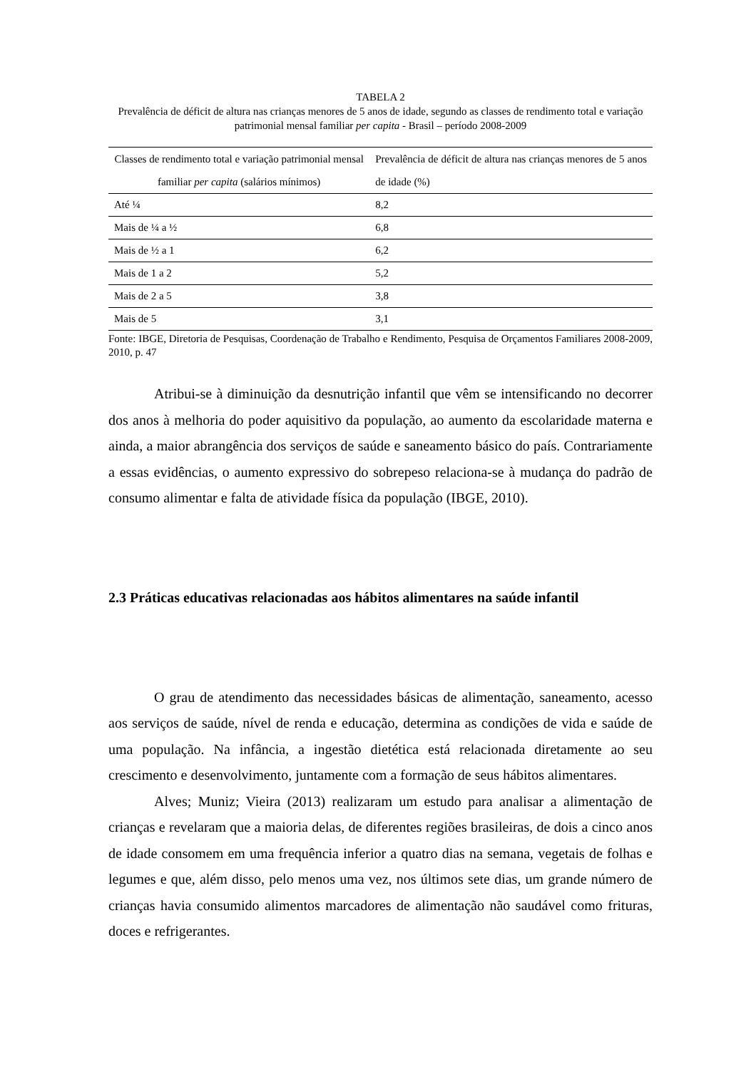TABELA 2
Prevalência de déficit de altura nas crianças menores de 5 anos de idade, segundo as classes de rendimento total e variação patrimonial mensal familiar per capita - Brasil – período 2008-2009
| Classes de rendimento total e variação patrimonial mensal familiar per capita (salários mínimos) | Prevalência de déficit de altura nas crianças menores de 5 anos de idade (%) |
| --- | --- |
| Até ¼ | 8,2 |
| Mais de ¼ a ½ | 6,8 |
| Mais de ½ a 1 | 6,2 |
| Mais de 1 a 2 | 5,2 |
| Mais de 2 a 5 | 3,8 |
| Mais de 5 | 3,1 |
Fonte: IBGE, Diretoria de Pesquisas, Coordenação de Trabalho e Rendimento, Pesquisa de Orçamentos Familiares 2008-2009, 2010, p. 47
Atribui-se à diminuição da desnutrição infantil que vêm se intensificando no decorrer dos anos à melhoria do poder aquisitivo da população, ao aumento da escolaridade materna e ainda, a maior abrangência dos serviços de saúde e saneamento básico do país. Contrariamente a essas evidências, o aumento expressivo do sobrepeso relaciona-se à mudança do padrão de consumo alimentar e falta de atividade física da população (IBGE, 2010).
2.3 Práticas educativas relacionadas aos hábitos alimentares na saúde infantil
O grau de atendimento das necessidades básicas de alimentação, saneamento, acesso aos serviços de saúde, nível de renda e educação, determina as condições de vida e saúde de uma população. Na infância, a ingestão dietética está relacionada diretamente ao seu crescimento e desenvolvimento, juntamente com a formação de seus hábitos alimentares.
Alves; Muniz; Vieira (2013) realizaram um estudo para analisar a alimentação de crianças e revelaram que a maioria delas, de diferentes regiões brasileiras, de dois a cinco anos de idade consomem em uma frequência inferior a quatro dias na semana, vegetais de folhas e legumes e que, além disso, pelo menos uma vez, nos últimos sete dias, um grande número de crianças havia consumido alimentos marcadores de alimentação não saudável como frituras, doces e refrigerantes.